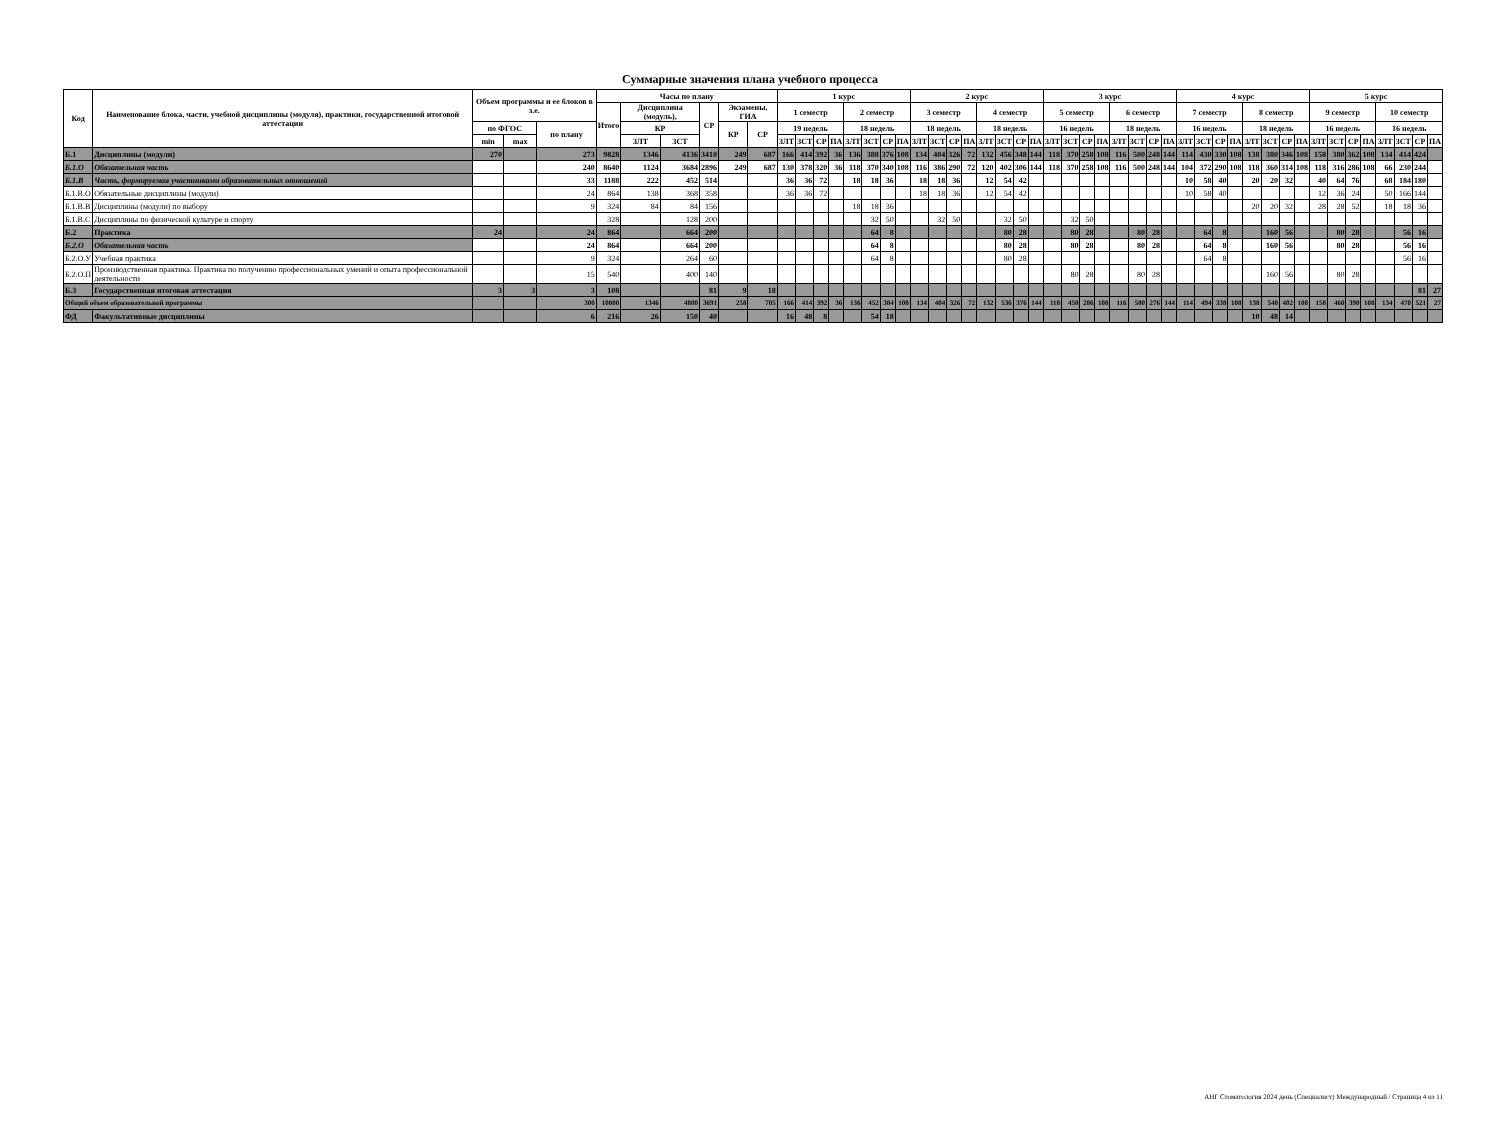Суммарные значения плана учебного процесса
| Код | Наименование блока, части, учебной дисциплины (модуля), практики, государственной итоговой аттестации | Объем программы и ее блоков в з.е. | | | Часы по плану | | | | | | 1 курс | | | | | | | | 2 курс | | | | | | | | 3 курс | | | | | | | | 4 курс | | | | | | | | 5 курс | | | | | | | |
| --- | --- | --- | --- | --- | --- | --- | --- | --- | --- | --- | --- | --- | --- | --- | --- | --- | --- | --- | --- | --- | --- | --- | --- | --- | --- | --- | --- | --- | --- | --- | --- | --- | --- | --- | --- | --- | --- | --- | --- | --- | --- | --- | --- | --- | --- | --- | --- | --- | --- | --- |
| | | | | | Итого | Дисциплина (модуль), | | СР | Экзамены, ГИА | | 1 семестр | | | | 2 семестр | | | | 3 семестр | | | | 4 семестр | | | | 5 семестр | | | | 6 семестр | | | | 7 семестр | | | | 8 семестр | | | | 9 семестр | | | | 10 семестр | | | |
| | | по ФГОС | | по плану | | КР | | | КР | СР | 19 недель | | | | 18 недель | | | | 18 недель | | | | 18 недель | | | | 16 недель | | | | 18 недель | | | | 16 недель | | | | 18 недель | | | | 16 недель | | | | 16 недель | | | |
| | | min | max | | | ЗЛТ | ЗСТ | | | | ЗЛТ | ЗСТ | СР | ПА | ЗЛТ | ЗСТ | СР | ПА | ЗЛТ | ЗСТ | СР | ПА | ЗЛТ | ЗСТ | СР | ПА | ЗЛТ | ЗСТ | СР | ПА | ЗЛТ | ЗСТ | СР | ПА | ЗЛТ | ЗСТ | СР | ПА | ЗЛТ | ЗСТ | СР | ПА | ЗЛТ | ЗСТ | СР | ПА | ЗЛТ | ЗСТ | СР | ПА |
| Б.1 | Дисциплины (модули) | 270 | | 273 | 9828 | 1346 | 4136 | 3410 | 249 | 687 | 166 | 414 | 392 | 36 | 136 | 388 | 376 | 108 | 134 | 404 | 326 | 72 | 132 | 456 | 348 | 144 | 118 | 370 | 258 | 108 | 116 | 500 | 248 | 144 | 114 | 430 | 330 | 108 | 138 | 380 | 346 | 108 | 158 | 380 | 362 | 108 | 134 | 414 | 424 | |
| Б.1.О | Обязательная часть | | | 240 | 8640 | 1124 | 3684 | 2896 | 249 | 687 | 130 | 378 | 320 | 36 | 118 | 370 | 340 | 108 | 116 | 386 | 290 | 72 | 120 | 402 | 306 | 144 | 118 | 370 | 258 | 108 | 116 | 500 | 248 | 144 | 104 | 372 | 290 | 108 | 118 | 360 | 314 | 108 | 118 | 316 | 286 | 108 | 66 | 230 | 244 | |
| Б.1.В | Часть, формируемая участниками образовательных отношений | | | 33 | 1188 | 222 | 452 | 514 | | | 36 | 36 | 72 | | 18 | 18 | 36 | | 18 | 18 | 36 | | 12 | 54 | 42 | | | | | | | | | | 10 | 58 | 40 | | 20 | 20 | 32 | | 40 | 64 | 76 | | 68 | 184 | 180 | |
| Б.1.В.О | Обязательные дисциплины (модули) | | | 24 | 864 | 138 | 368 | 358 | | | 36 | 36 | 72 | | | | | | 18 | 18 | 36 | | 12 | 54 | 42 | | | | | | | | | | 10 | 58 | 40 | | | | | | 12 | 36 | 24 | | 50 | 166 | 144 | |
| Б.1.В.В | Дисциплины (модули) по выбору | | | 9 | 324 | 84 | 84 | 156 | | | | | | | 18 | 18 | 36 | | | | | | | | | | | | | | | | | | | | | | 20 | 20 | 32 | | 28 | 28 | 52 | | 18 | 18 | 36 | |
| Б.1.В.С | Дисциплины по физической культуре и спорту | | | | 328 | | 128 | 200 | | | | | | | | 32 | 50 | | | 32 | 50 | | | 32 | 50 | | | 32 | 50 | | | | | | | | | | | | | | | | | | | | | |
| Б.2 | Практика | 24 | | 24 | 864 | | 664 | 200 | | | | | | | | 64 | 8 | | | | | | | 80 | 28 | | | 80 | 28 | | | 80 | 28 | | | 64 | 8 | | | 160 | 56 | | | 80 | 28 | | | 56 | 16 | |
| Б.2.О | Обязательная часть | | | 24 | 864 | | 664 | 200 | | | | | | | | 64 | 8 | | | | | | | 80 | 28 | | | 80 | 28 | | | 80 | 28 | | | 64 | 8 | | | 160 | 56 | | | 80 | 28 | | | 56 | 16 | |
| Б.2.О.У | Учебная практика | | | 9 | 324 | | 264 | 60 | | | | | | | | 64 | 8 | | | | | | | 80 | 28 | | | | | | | | | | | 64 | 8 | | | | | | | | | | | 56 | 16 | |
| Б.2.О.П | Производственная практика. Практика по получению профессиональных умений и опыта профессиональной деятельности | | | 15 | 540 | | 400 | 140 | | | | | | | | | | | | | | | | | | | | 80 | 28 | | | 80 | 28 | | | | | | | 160 | 56 | | | 80 | 28 | | | | | |
| Б.3 | Государственная итоговая аттестация | 3 | 3 | 3 | 108 | | | 81 | 9 | 18 | | | | | | | | | | | | | | | | | | | | | | | | | | | | | | | | | | | | | | | 81 | 27 |
| Общий объем образовательной программы | | | | 300 | 10800 | 1346 | 4800 | 3691 | 258 | 705 | 166 | 414 | 392 | 36 | 136 | 452 | 384 | 108 | 134 | 404 | 326 | 72 | 132 | 536 | 376 | 144 | 118 | 450 | 286 | 108 | 116 | 580 | 276 | 144 | 114 | 494 | 338 | 108 | 138 | 540 | 402 | 108 | 158 | 460 | 390 | 108 | 134 | 470 | 521 | 27 |
| ФД | Факультативные дисциплины | | | 6 | 216 | 26 | 150 | 40 | | | 16 | 48 | 8 | | | 54 | 18 | | | | | | | | | | | | | | | | | | | | | | 10 | 48 | 14 | | | | | | | | | |
АНГ Стоматология 2024 день (Специалист) Международный / Страница 4 из 11